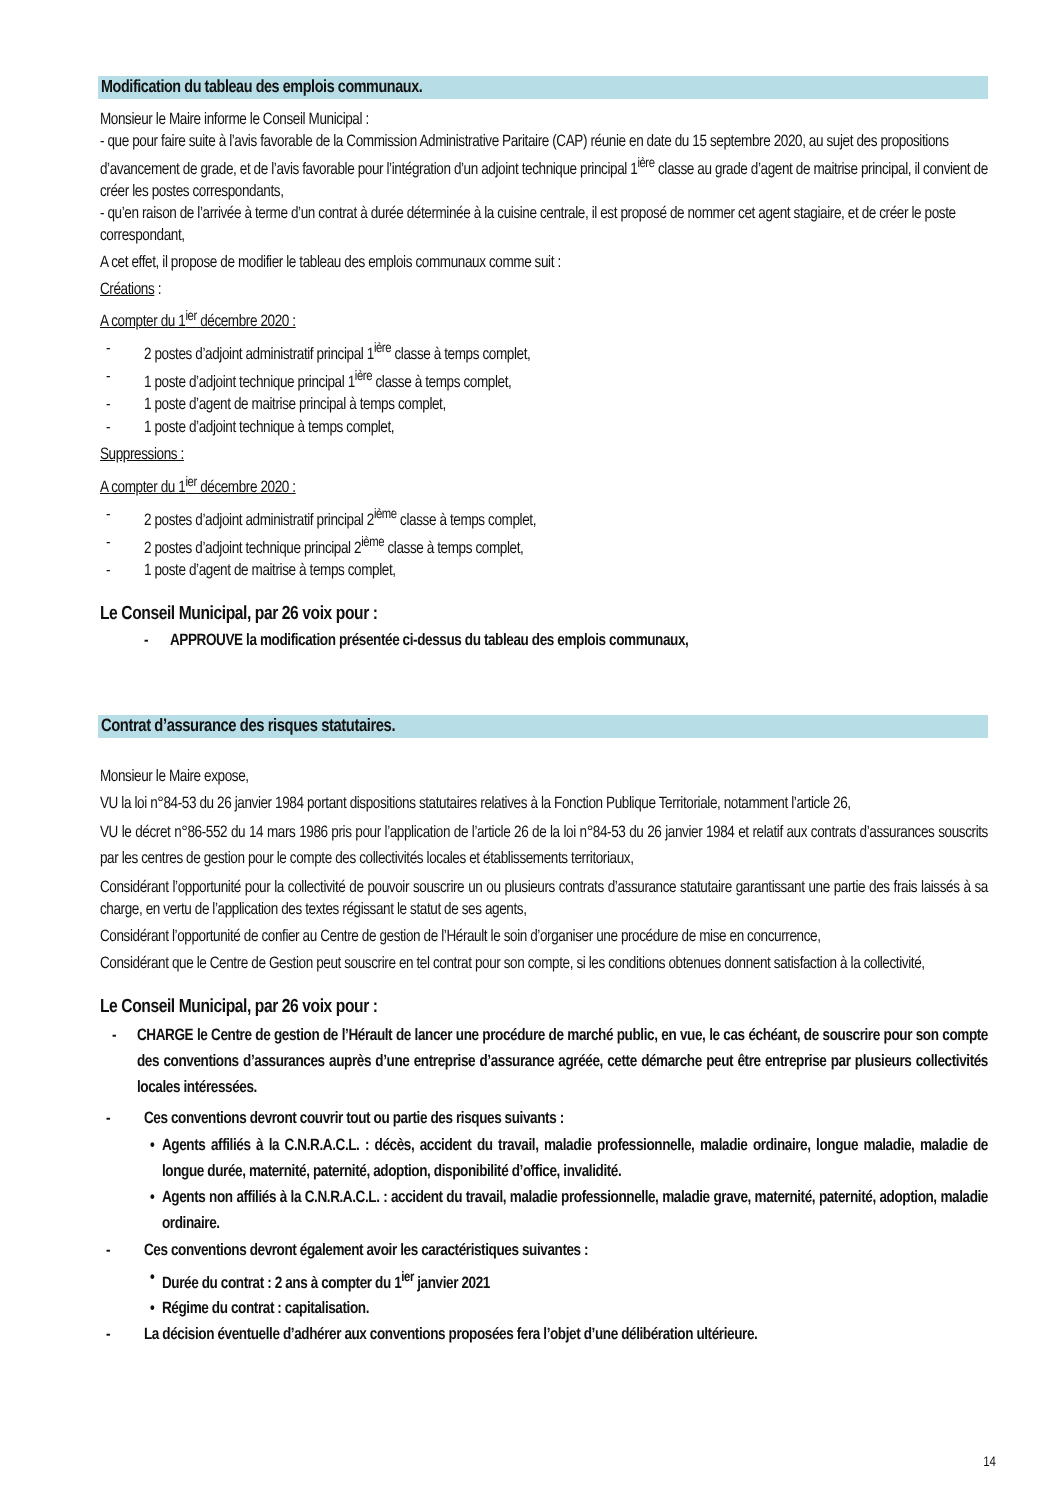Modification du tableau des emplois communaux.
Monsieur le Maire informe le Conseil Municipal :
- que pour faire suite à l’avis favorable de la Commission Administrative Paritaire (CAP) réunie en date du 15 septembre 2020, au sujet des propositions d’avancement de grade, et de l’avis favorable pour l’intégration d’un adjoint technique principal 1<sup>ière</sup> classe au grade d’agent de maitrise principal, il convient de créer les postes correspondants,
- qu’en raison de l’arrivée à terme d’un contrat à durée déterminée à la cuisine centrale, il est proposé de nommer cet agent stagiaire, et de créer le poste correspondant,
A cet effet, il propose de modifier le tableau des emplois communaux comme suit :
Créations :
A compter du 1<sup>ier</sup> décembre 2020 :
- 2 postes d’adjoint administratif principal 1<sup>ière</sup> classe à temps complet,
- 1 poste d’adjoint technique principal 1<sup>ière</sup> classe à temps complet,
- 1 poste d’agent de maitrise principal à temps complet,
- 1 poste d’adjoint technique à temps complet,
Suppressions :
A compter du 1<sup>ier</sup> décembre 2020 :
- 2 postes d’adjoint administratif principal 2<sup>ième</sup> classe à temps complet,
- 2 postes d’adjoint technique principal 2<sup>ième</sup> classe à temps complet,
- 1 poste d’agent de maitrise à temps complet,
Le Conseil Municipal, par 26 voix pour :
- APPROUVE la modification présentée ci-dessus du tableau des emplois communaux,
Contrat d’assurance des risques statutaires.
Monsieur le Maire expose,
VU la loi n°84-53 du 26 janvier 1984 portant dispositions statutaires relatives à la Fonction Publique Territoriale, notamment l’article 26,
VU le décret n°86-552 du 14 mars 1986 pris pour l’application de l’article 26 de la loi n°84-53 du 26 janvier 1984 et relatif aux contrats d’assurances souscrits par les centres de gestion pour le compte des collectivités locales et établissements territoriaux,
Considérant l’opportunité pour la collectivité de pouvoir souscrire un ou plusieurs contrats d’assurance statutaire garantissant une partie des frais laissés à sa charge, en vertu de l’application des textes régissant le statut de ses agents,
Considérant l’opportunité de confier au Centre de gestion de l’Hérault le soin d’organiser une procédure de mise en concurrence,
Considérant que le Centre de Gestion peut souscrire en tel contrat pour son compte, si les conditions obtenues donnent satisfaction à la collectivité,
Le Conseil Municipal, par 26 voix pour :
- CHARGE le Centre de gestion de l’Hérault de lancer une procédure de marché public, en vue, le cas échéant, de souscrire pour son compte des conventions d’assurances auprès d’une entreprise d’assurance agréée, cette démarche peut être entreprise par plusieurs collectivités locales intéressées.
- Ces conventions devront couvrir tout ou partie des risques suivants :
• Agents affiliés à la C.N.R.A.C.L. : décès, accident du travail, maladie professionnelle, maladie ordinaire, longue maladie, maladie de longue durée, maternité, paternité, adoption, disponibilité d’office, invalidité.
• Agents non affiliés à la C.N.R.A.C.L. : accident du travail, maladie professionnelle, maladie grave, maternité, paternité, adoption, maladie ordinaire.
- Ces conventions devront également avoir les caractéristiques suivantes :
• Durée du contrat : 2 ans à compter du 1<sup>ier</sup> janvier 2021
• Régime du contrat : capitalisation.
- La décision éventuelle d’adhérer aux conventions proposées fera l’objet d’une délibération ultérieure.
14